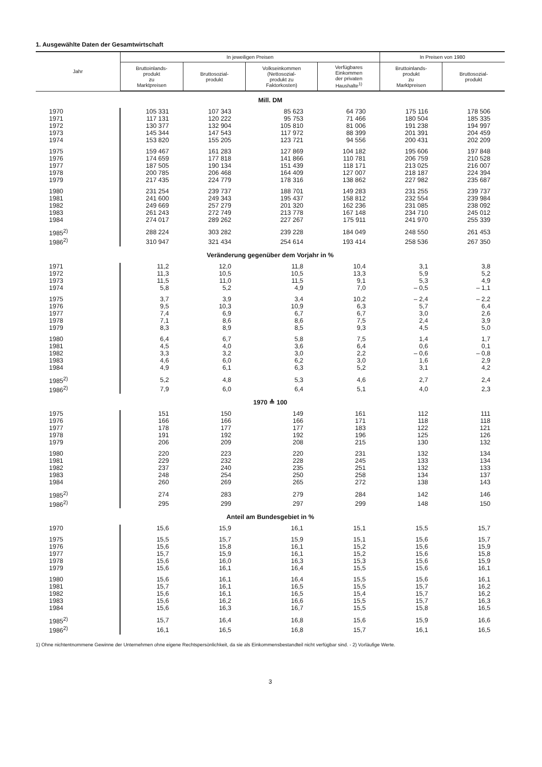1. Ausgewählte Daten der Gesamtwirtschaft
| Jahr | In jeweiligen Preisen | | | | In Preisen von 1980 | |
| --- | --- | --- | --- | --- | --- | --- |
| | Bruttoinlands- produkt zu Marktpreisen | Bruttosozial- produkt | Volkseinkommen (Nettosozial- produkt zu Faktorkosten) | Verfügbares Einkommen der privaten Haushalte<sup>1)</sup> | Bruttoinlands- produkt zu Marktpreisen | Bruttosozial- produkt |
| Mill. DM | | | | | | |
| 1970 | 105 331 | 107 343 | 85 623 | 64 730 | 175 116 | 178 506 |
| 1971 | 117 131 | 120 222 | 95 753 | 71 466 | 180 504 | 185 335 |
| 1972 | 130 377 | 132 904 | 105 810 | 81 006 | 191 238 | 194 997 |
| 1973 | 145 344 | 147 543 | 117 972 | 88 399 | 201 391 | 204 459 |
| 1974 | 153 820 | 155 205 | 123 721 | 94 556 | 200 431 | 202 209 |
| 1975 | 159 467 | 161 283 | 127 869 | 104 182 | 195 606 | 197 848 |
| 1976 | 174 659 | 177 818 | 141 866 | 110 781 | 206 759 | 210 528 |
| 1977 | 187 505 | 190 134 | 151 439 | 118 171 | 213 025 | 216 007 |
| 1978 | 200 785 | 206 468 | 164 409 | 127 007 | 218 187 | 224 394 |
| 1979 | 217 435 | 224 779 | 178 316 | 138 862 | 227 982 | 235 687 |
| 1980 | 231 254 | 239 737 | 188 701 | 149 283 | 231 255 | 239 737 |
| 1981 | 241 600 | 249 343 | 195 437 | 158 812 | 232 554 | 239 984 |
| 1982 | 249 669 | 257 279 | 201 320 | 162 236 | 231 085 | 238 092 |
| 1983 | 261 243 | 272 749 | 213 778 | 167 148 | 234 710 | 245 012 |
| 1984 | 274 017 | 289 262 | 227 267 | 175 911 | 241 970 | 255 339 |
| 1985<sup>2)</sup> | 288 224 | 303 282 | 239 228 | 184 049 | 248 550 | 261 453 |
| 1986<sup>2)</sup> | 310 947 | 321 434 | 254 614 | 193 414 | 258 536 | 267 350 |
| Veränderung gegenüber dem Vorjahr in % | | | | | | |
| 1971 | 11,2 | 12,0 | 11,8 | 10,4 | 3,1 | 3,8 |
| 1972 | 11,3 | 10,5 | 10,5 | 13,3 | 5,9 | 5,2 |
| 1973 | 11,5 | 11,0 | 11,5 | 9,1 | 5,3 | 4,9 |
| 1974 | 5,8 | 5,2 | 4,9 | 7,0 | – 0,5 | – 1,1 |
| 1975 | 3,7 | 3,9 | 3,4 | 10,2 | – 2,4 | – 2,2 |
| 1976 | 9,5 | 10,3 | 10,9 | 6,3 | 5,7 | 6,4 |
| 1977 | 7,4 | 6,9 | 6,7 | 6,7 | 3,0 | 2,6 |
| 1978 | 7,1 | 8,6 | 8,6 | 7,5 | 2,4 | 3,9 |
| 1979 | 8,3 | 8,9 | 8,5 | 9,3 | 4,5 | 5,0 |
| 1980 | 6,4 | 6,7 | 5,8 | 7,5 | 1,4 | 1,7 |
| 1981 | 4,5 | 4,0 | 3,6 | 6,4 | 0,6 | 0,1 |
| 1982 | 3,3 | 3,2 | 3,0 | 2,2 | – 0,6 | – 0,8 |
| 1983 | 4,6 | 6,0 | 6,2 | 3,0 | 1,6 | 2,9 |
| 1984 | 4,9 | 6,1 | 6,3 | 5,2 | 3,1 | 4,2 |
| 1985<sup>2)</sup> | 5,2 | 4,8 | 5,3 | 4,6 | 2,7 | 2,4 |
| 1986<sup>2)</sup> | 7,9 | 6,0 | 6,4 | 5,1 | 4,0 | 2,3 |
| 1970 ≙ 100 | | | | | | |
| 1975 | 151 | 150 | 149 | 161 | 112 | 111 |
| 1976 | 166 | 166 | 166 | 171 | 118 | 118 |
| 1977 | 178 | 177 | 177 | 183 | 122 | 121 |
| 1978 | 191 | 192 | 192 | 196 | 125 | 126 |
| 1979 | 206 | 209 | 208 | 215 | 130 | 132 |
| 1980 | 220 | 223 | 220 | 231 | 132 | 134 |
| 1981 | 229 | 232 | 228 | 245 | 133 | 134 |
| 1982 | 237 | 240 | 235 | 251 | 132 | 133 |
| 1983 | 248 | 254 | 250 | 258 | 134 | 137 |
| 1984 | 260 | 269 | 265 | 272 | 138 | 143 |
| 1985<sup>2)</sup> | 274 | 283 | 279 | 284 | 142 | 146 |
| 1986<sup>2)</sup> | 295 | 299 | 297 | 299 | 148 | 150 |
| Anteil am Bundesgebiet in % | | | | | | |
| 1970 | 15,6 | 15,9 | 16,1 | 15,1 | 15,5 | 15,7 |
| 1975 | 15,5 | 15,7 | 15,9 | 15,1 | 15,6 | 15,7 |
| 1976 | 15,6 | 15,8 | 16,1 | 15,2 | 15,6 | 15,9 |
| 1977 | 15,7 | 15,9 | 16,1 | 15,2 | 15,6 | 15,8 |
| 1978 | 15,6 | 16,0 | 16,3 | 15,3 | 15,6 | 15,9 |
| 1979 | 15,6 | 16,1 | 16,4 | 15,5 | 15,6 | 16,1 |
| 1980 | 15,6 | 16,1 | 16,4 | 15,5 | 15,6 | 16,1 |
| 1981 | 15,7 | 16,1 | 16,5 | 15,5 | 15,7 | 16,2 |
| 1982 | 15,6 | 16,1 | 16,5 | 15,4 | 15,7 | 16,2 |
| 1983 | 15,6 | 16,2 | 16,6 | 15,5 | 15,7 | 16,3 |
| 1984 | 15,6 | 16,3 | 16,7 | 15,5 | 15,8 | 16,5 |
| 1985<sup>2)</sup> | 15,7 | 16,4 | 16,8 | 15,6 | 15,9 | 16,6 |
| 1986<sup>2)</sup> | 16,1 | 16,5 | 16,8 | 15,7 | 16,1 | 16,5 |
1) Ohne nichtentnommene Gewinne der Unternehmen ohne eigene Rechtspersönlichkeit, da sie als Einkommensbestandteil nicht verfügbar sind. - 2) Vorläufige Werte.
3